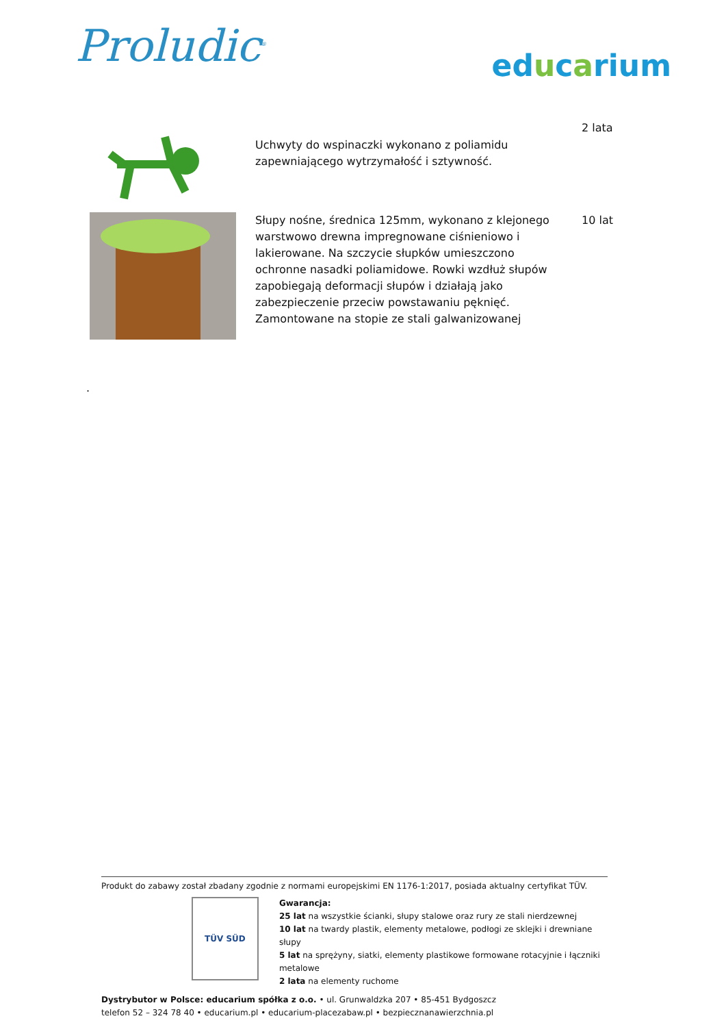Proludic<sup>®</sup>
educarium
| | Uchwyty do wspinaczki wykonano z poliamidu zapewniającego wytrzymałość i sztywność. | 2 lata |
| | Słupy nośne, średnica 125mm, wykonano z klejonego warstwowo drewna impregnowane ciśnieniowo i lakierowane. Na szczycie słupków umieszczono ochronne nasadki poliamidowe. Rowki wzdłuż słupów zapobiegają deformacji słupów i działają jako zabezpieczenie przeciw powstawaniu pęknięć. Zamontowane na stopie ze stali galwanizowanej | 10 lat |
.
Produkt do zabawy został zbadany zgodnie z normami europejskimi EN 1176-1:2017, posiada aktualny certyfikat TÜV.
TÜV SÜD
Gwarancja:
25 lat na wszystkie ścianki, słupy stalowe oraz rury ze stali nierdzewnej
10 lat na twardy plastik, elementy metalowe, podłogi ze sklejki i drewniane słupy
5 lat na sprężyny, siatki, elementy plastikowe formowane rotacyjnie i łączniki metalowe
2 lata na elementy ruchome
Dystrybutor w Polsce: educarium spółka z o.o. • ul. Grunwaldzka 207 • 85-451 Bydgoszcz
telefon 52 – 324 78 40 • educarium.pl • educarium-placezabaw.pl • bezpiecznanawierzchnia.pl